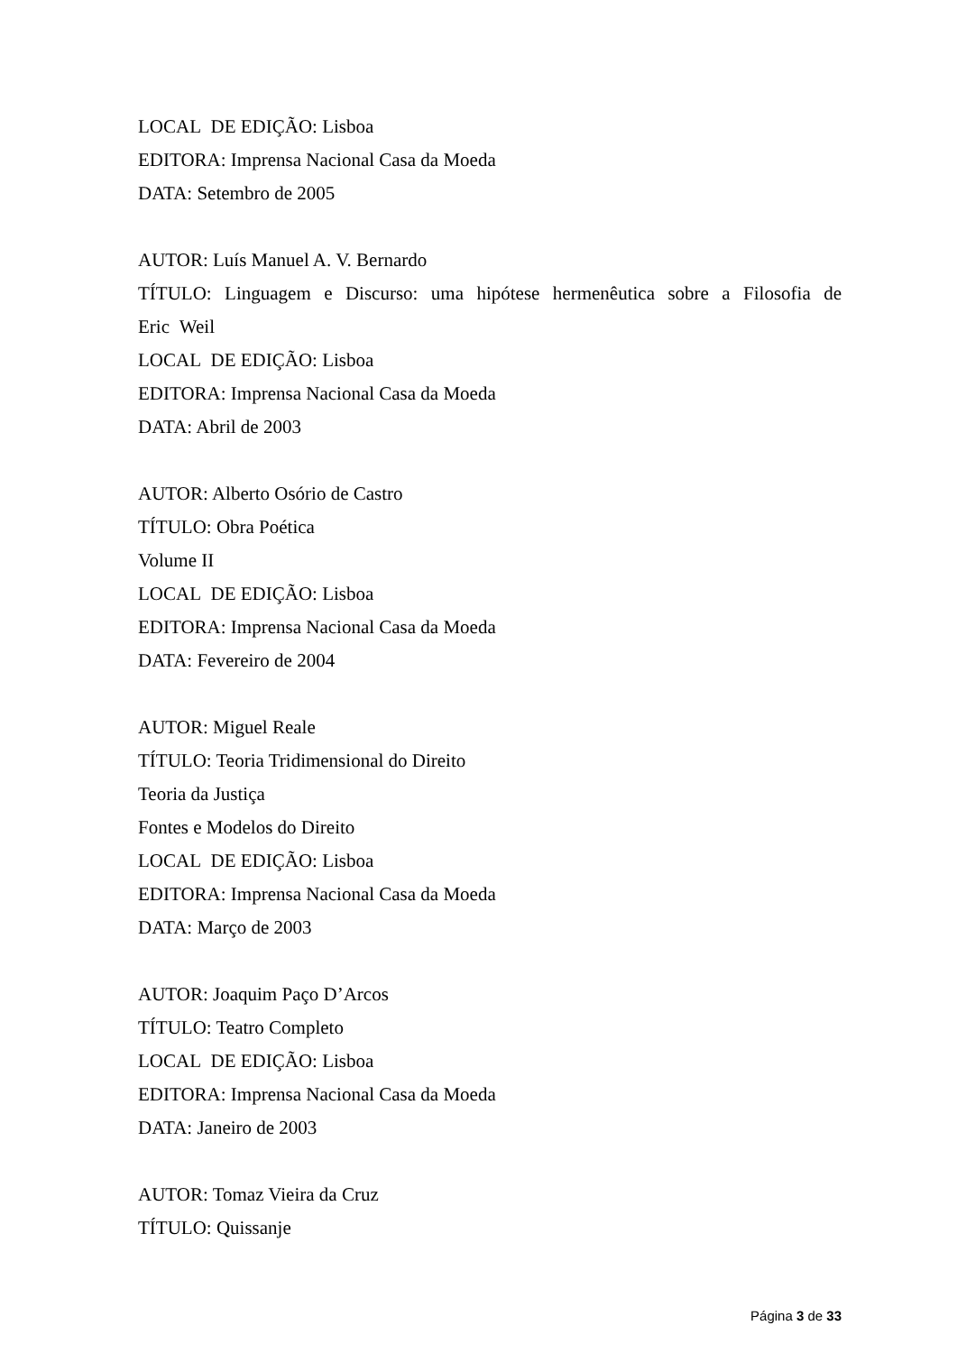LOCAL DE EDIÇÃO: Lisboa
EDITORA: Imprensa Nacional Casa da Moeda
DATA: Setembro de 2005
AUTOR: Luís Manuel A. V. Bernardo
TÍTULO: Linguagem e Discurso: uma hipótese hermenêutica sobre a Filosofia de Eric Weil
LOCAL DE EDIÇÃO: Lisboa
EDITORA: Imprensa Nacional Casa da Moeda
DATA: Abril de 2003
AUTOR: Alberto Osório de Castro
TÍTULO: Obra Poética
Volume II
LOCAL DE EDIÇÃO: Lisboa
EDITORA: Imprensa Nacional Casa da Moeda
DATA: Fevereiro de 2004
AUTOR: Miguel Reale
TÍTULO: Teoria Tridimensional do Direito
Teoria da Justiça
Fontes e Modelos do Direito
LOCAL DE EDIÇÃO: Lisboa
EDITORA: Imprensa Nacional Casa da Moeda
DATA: Março de 2003
AUTOR: Joaquim Paço D’Arcos
TÍTULO: Teatro Completo
LOCAL DE EDIÇÃO: Lisboa
EDITORA: Imprensa Nacional Casa da Moeda
DATA: Janeiro de 2003
AUTOR: Tomaz Vieira da Cruz
TÍTULO: Quissanje
Página 3 de 33